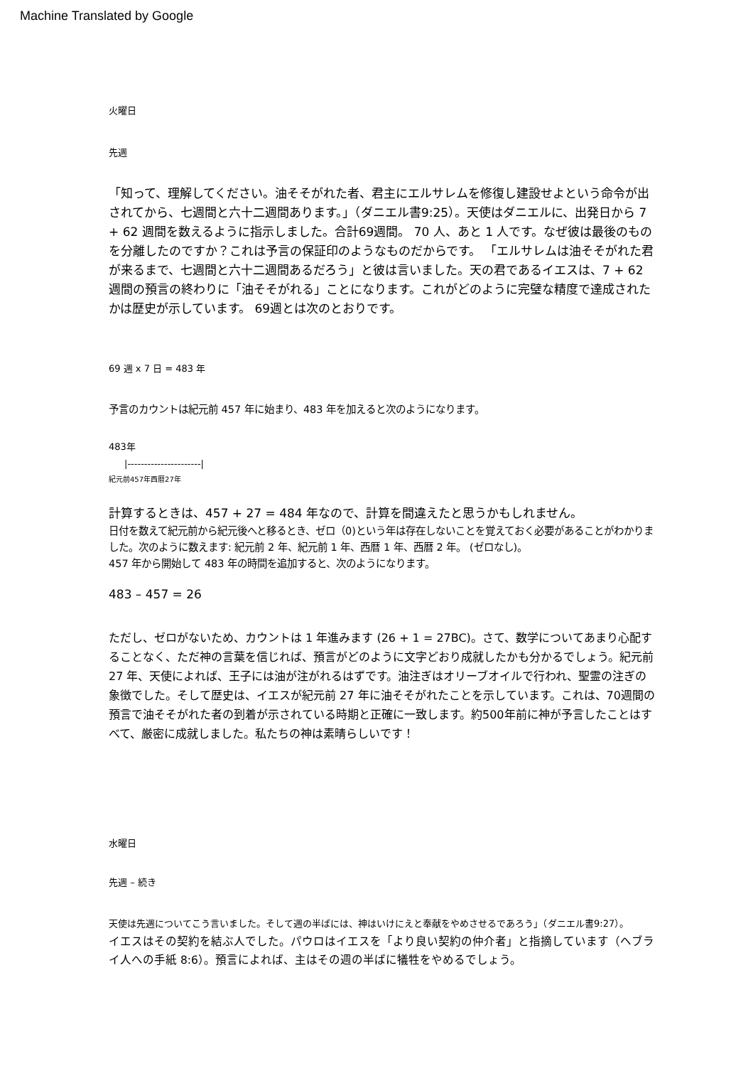Machine Translated by Google
火曜日
先週
「知って、理解してください。油そそがれた者、君主にエルサレムを修復し建設せよという命令が出されてから、七週間と六十二週間あります。」（ダニエル書9:25）。天使はダニエルに、出発日から 7 + 62 週間を数えるように指示しました。合計69週間。 70 人、あと 1 人です。なぜ彼は最後のものを分離したのですか？これは予言の保証印のようなものだからです。 「エルサレムは油そそがれた君が来るまで、七週間と六十二週間あるだろう」と彼は言いました。天の君であるイエスは、7 + 62 週間の預言の終わりに「油そそがれる」ことになります。これがどのように完璧な精度で達成されたかは歴史が示しています。 69週とは次のとおりです。
69 週 x 7 日 = 483 年
予言のカウントは紀元前 457 年に始まり、483 年を加えると次のようになります。
483年
|----------------------|
紀元前457年西暦27年
計算するときは、457 + 27 = 484 年なので、計算を間違えたと思うかもしれません。
日付を数えて紀元前から紀元後へと移るとき、ゼロ（0)という年は存在しないことを覚えておく必要があることがわかりました。次のように数えます: 紀元前 2 年、紀元前 1 年、西暦 1 年、西暦 2 年。 (ゼロなし)。
457 年から開始して 483 年の時間を追加すると、次のようになります。
483 – 457 = 26
ただし、ゼロがないため、カウントは 1 年進みます (26 + 1 = 27BC)。さて、数学についてあまり心配することなく、ただ神の言葉を信じれば、預言がどのように文字どおり成就したかも分かるでしょう。紀元前 27 年、天使によれば、王子には油が注がれるはずです。油注ぎはオリーブオイルで行われ、聖霊の注ぎの象徴でした。そして歴史は、イエスが紀元前 27 年に油そそがれたことを示しています。これは、70週間の預言で油そそがれた者の到着が示されている時期と正確に一致します。約500年前に神が予言したことはすべて、厳密に成就しました。私たちの神は素晴らしいです！
水曜日
先週 – 続き
天使は先週についてこう言いました。そして週の半ばには、神はいけにえと奉献をやめさせるであろう」（ダニエル書9:27）。
イエスはその契約を結ぶ人でした。パウロはイエスを「より良い契約の仲介者」と指摘しています（ヘブライ人への手紙 8:6）。預言によれば、主はその週の半ばに犠牲をやめるでしょう。